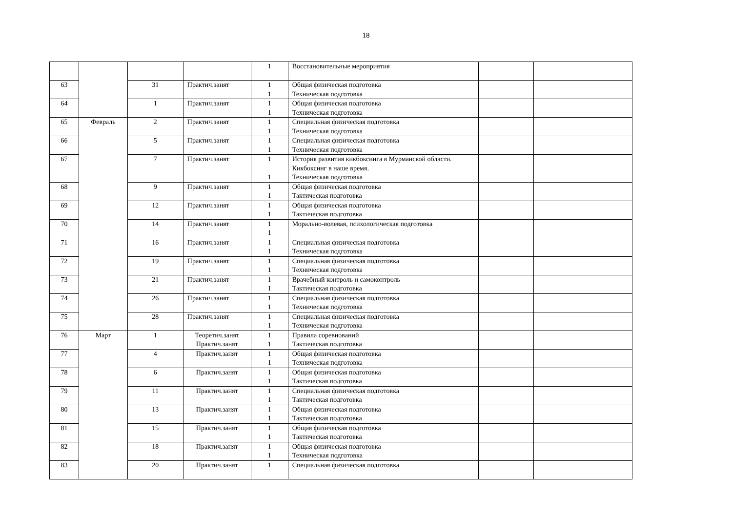18
| | | | | 1 | Восстановительные мероприятия | | |
| 63 | | 31 | Практич.занят | 1 1 | Общая физическая подготовка Техническая подготовка | | |
| 64 | | 1 | Практич.занят | 1 1 | Общая физическая подготовка Техническая подготовка | | |
| 65 | Февраль | 2 | Практич.занят | 1 1 | Специальная физическая подготовка Техническая подготовка | | |
| 66 | | 5 | Практич.занят | 1 1 | Специальная физическая подготовка Техническая подготовка | | |
| 67 | | 7 | Практич.занят | 1 1 | История развития кикбоксинга в Мурманской области. Кикбоксинг в наше время. Техническая подготовка | | |
| 68 | | 9 | Практич.занят | 1 1 | Общая физическая подготовка Тактическая подготовка | | |
| 69 | | 12 | Практич.занят | 1 1 | Общая физическая подготовка Тактическая подготовка | | |
| 70 | | 14 | Практич.занят | 1 1 | Морально-волевая, психологическая подготовка | | |
| 71 | | 16 | Практич.занят | 1 1 | Специальная физическая подготовка Техническая подготовка | | |
| 72 | | 19 | Практич.занят | 1 1 | Специальная физическая подготовка Техническая подготовка | | |
| 73 | | 21 | Практич.занят | 1 1 | Врачебный контроль и самоконтроль Тактическая подготовка | | |
| 74 | | 26 | Практич.занят | 1 1 | Специальная физическая подготовка Техническая подготовка | | |
| 75 | | 28 | Практич.занят | 1 1 | Специальная физическая подготовка Техническая подготовка | | |
| 76 | Март | 1 | Теоретич.занят Практич.занят | 1 1 | Правила соревнований Тактическая подготовка | | |
| 77 | | 4 | Практич.занят | 1 1 | Общая физическая подготовка Техническая подготовка | | |
| 78 | | 6 | Практич.занят | 1 1 | Общая физическая подготовка Тактическая подготовка | | |
| 79 | | 11 | Практич.занят | 1 1 | Специальная физическая подготовка Тактическая подготовка | | |
| 80 | | 13 | Практич.занят | 1 1 | Общая физическая подготовка Тактическая подготовка | | |
| 81 | | 15 | Практич.занят | 1 1 | Общая физическая подготовка Тактическая подготовка | | |
| 82 | | 18 | Практич.занят | 1 1 | Общая физическая подготовка Техническая подготовка | | |
| 83 | | 20 | Практич.занят | 1 | Специальная физическая подготовка | | |